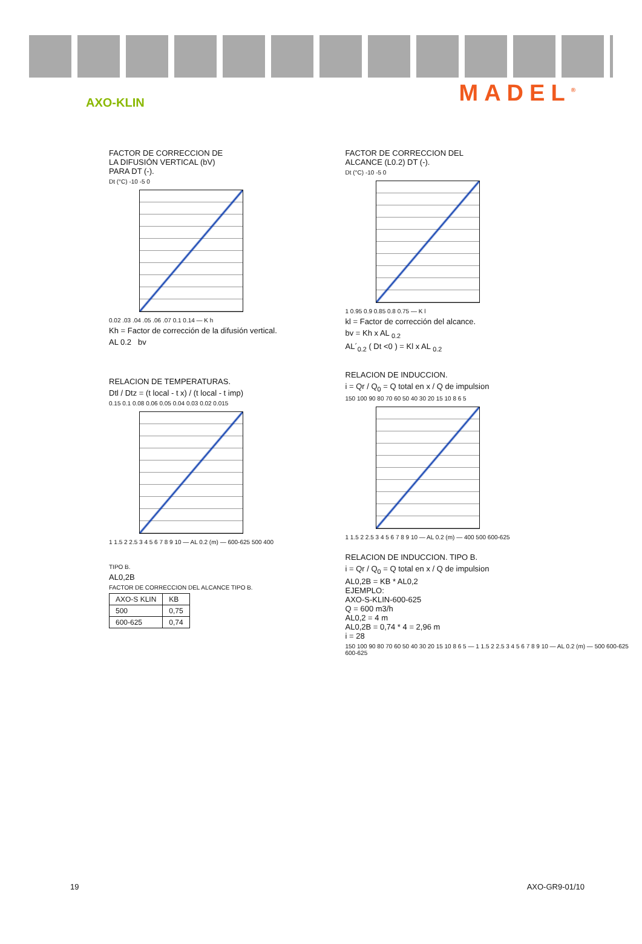AXO-KLIN
MADEL<sup>®</sup>
FACTOR DE CORRECCION DE
LA DIFUSIÓN VERTICAL (bV)
PARA DT (-).
Dt (°C) -10 -5 0
0.02 .03 .04 .05 .06 .07 0.1 0.14 — K h
Kh = Factor de corrección de la difusión vertical.
AL 0.2 bv
RELACION DE TEMPERATURAS.
Dtl / Dtz = (t local - t x) / (t local - t imp)
0.15 0.1 0.08 0.06 0.05 0.04 0.03 0.02 0.015
1 1.5 2 2.5 3 4 5 6 7 8 9 10 — AL 0.2 (m) — 600-625 500 400
TIPO B.
AL0,2B
FACTOR DE CORRECCION DEL ALCANCE TIPO B.
| AXO-S KLIN | KB |
| 500 | 0,75 |
| 600-625 | 0,74 |
FACTOR DE CORRECCION DEL
ALCANCE (L0.2) DT (-).
Dt (°C) -10 -5 0
1 0.95 0.9 0.85 0.8 0.75 — K l
kl = Factor de corrección del alcance.
bv = Kh x AL <sub>0.2</sub>
AL´<sub>0.2</sub> ( Dt <0 ) = Kl x AL <sub>0.2</sub>
RELACION DE INDUCCION.
i = Qr / Q<sub>0</sub> = Q total en x / Q de impulsion
150 100 90 80 70 60 50 40 30 20 15 10 8 6 5
1 1.5 2 2.5 3 4 5 6 7 8 9 10 — AL 0.2 (m) — 400 500 600-625
RELACION DE INDUCCION. TIPO B.
i = Qr / Q<sub>0</sub> = Q total en x / Q de impulsion
AL0,2B = KB * AL0,2
EJEMPLO:
AXO-S-KLIN-600-625
Q = 600 m3/h
AL0,2 = 4 m
AL0,2B = 0,74 * 4 = 2,96 m
i = 28
150 100 90 80 70 60 50 40 30 20 15 10 8 6 5 — 1 1.5 2 2.5 3 4 5 6 7 8 9 10 — AL 0.2 (m) — 500 600-625 600-625
19 AXO-GR9-01/10